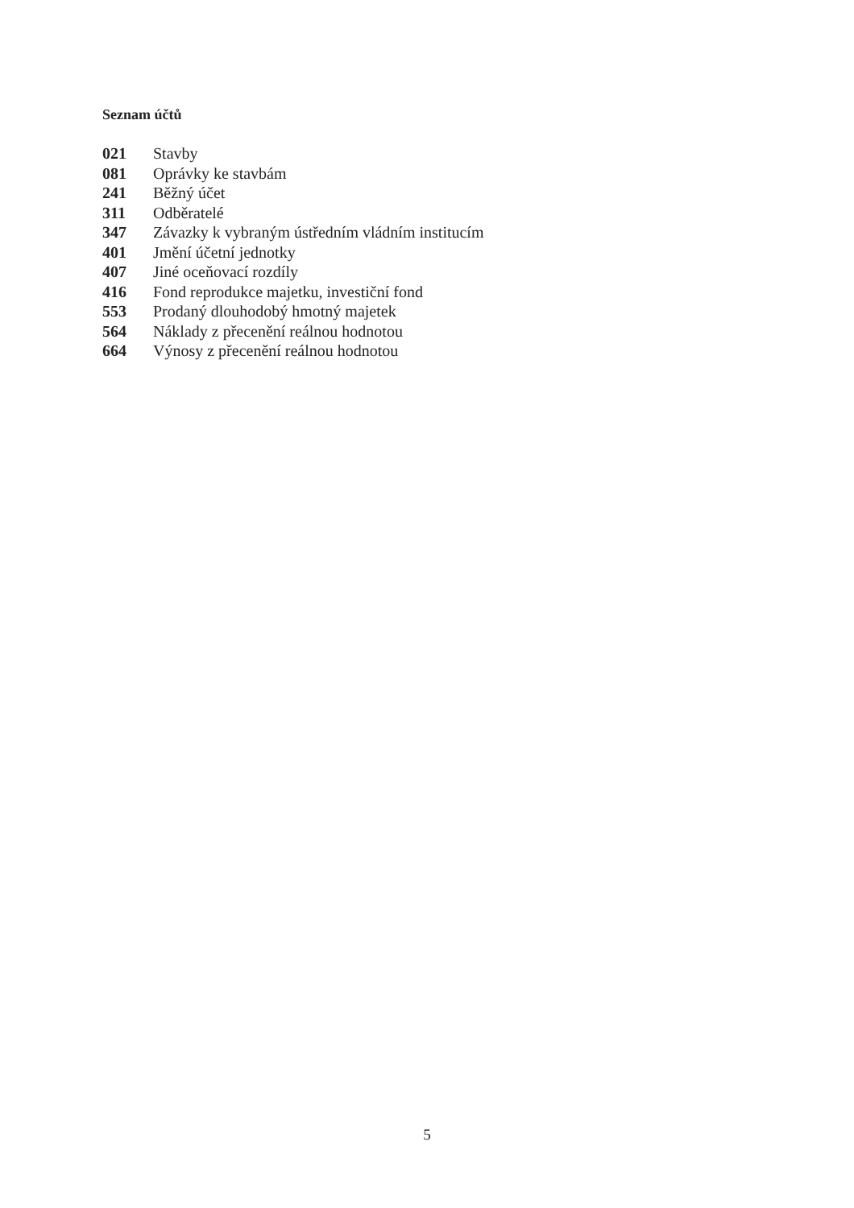Seznam účtů
| 021 | Stavby |
| 081 | Oprávky ke stavbám |
| 241 | Běžný účet |
| 311 | Odběratelé |
| 347 | Závazky k vybraným ústředním vládním institucím |
| 401 | Jmění účetní jednotky |
| 407 | Jiné oceňovací rozdíly |
| 416 | Fond reprodukce majetku, investiční fond |
| 553 | Prodaný dlouhodobý hmotný majetek |
| 564 | Náklady z přecenění reálnou hodnotou |
| 664 | Výnosy z přecenění reálnou hodnotou |
5